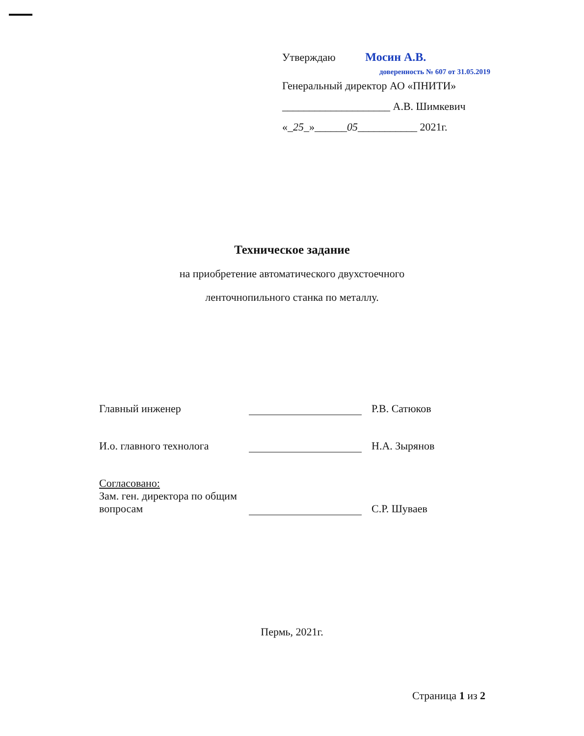Утверждаю Мосин А.В.
доверенность № 607 от 31.05.2019
Генеральный директор АО «ПНИТИ»
____________________ А.В. Шимкевич
«_25_»______05___________ 2021г.
Техническое задание
на приобретение автоматического двухстоечного
ленточнопильного станка по металлу.
Главный инженер
Р.В. Сатюков
И.о. главного технолога
Н.А. Зырянов
Согласовано:
Зам. ген. директора по общим вопросам
С.Р. Шуваев
Пермь, 2021г.
Страница 1 из 2